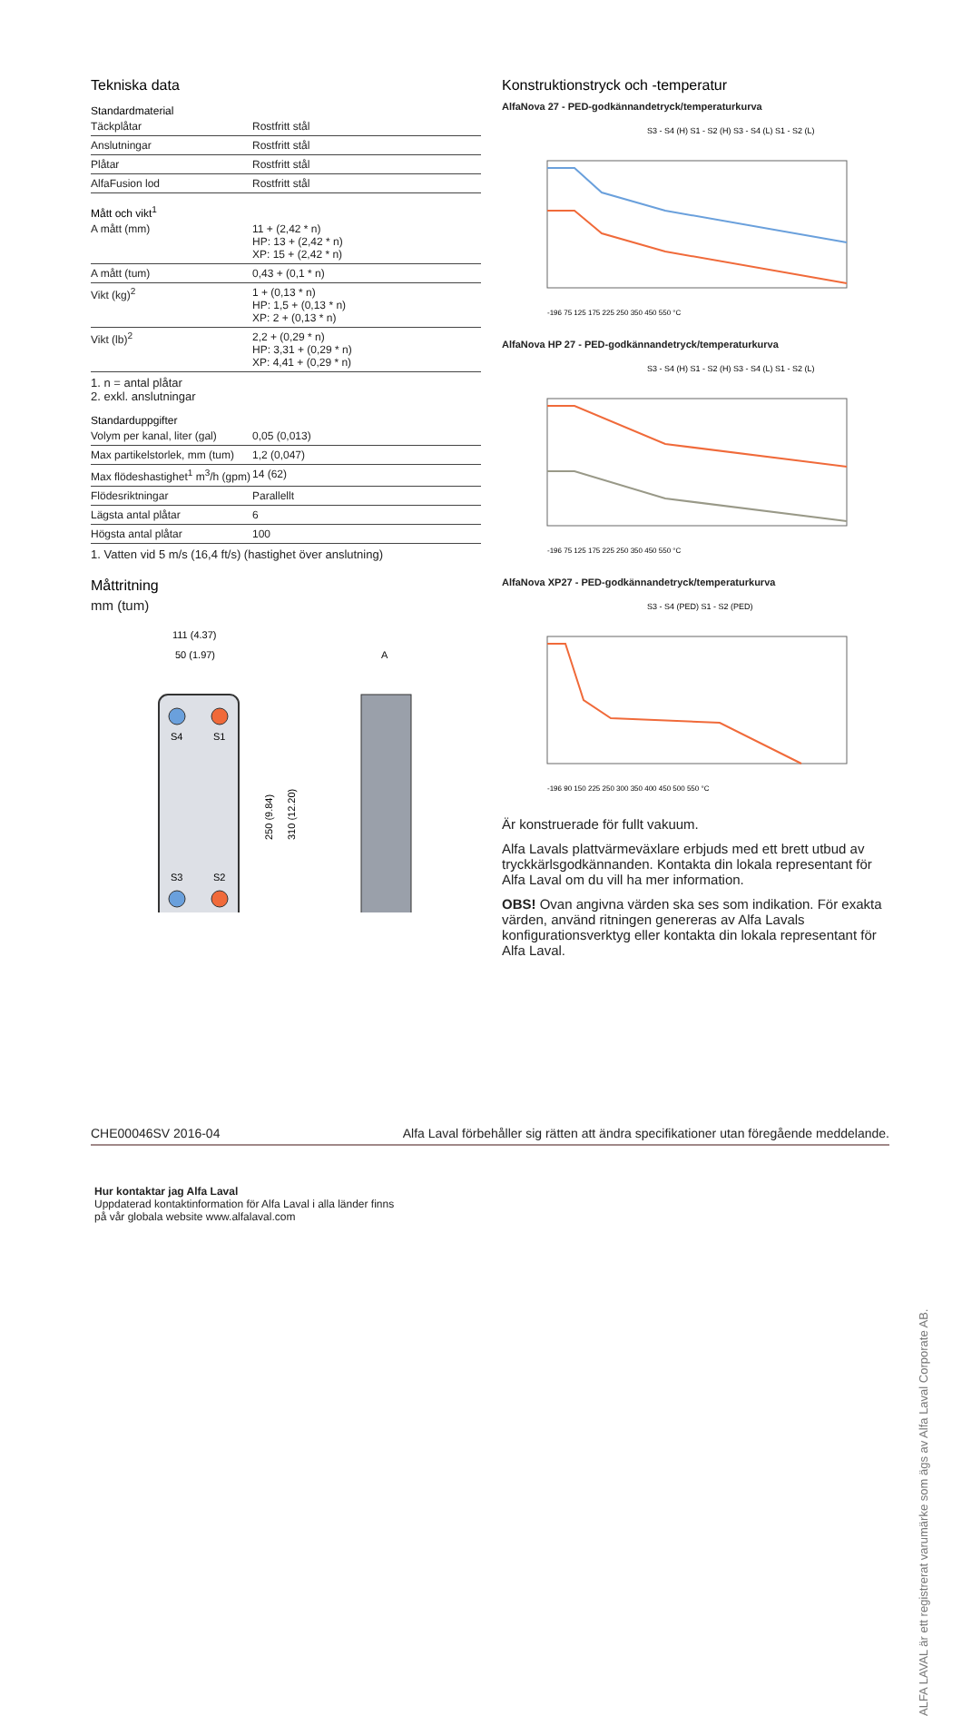Tekniska data
Standardmaterial
| Täckplåtar | Rostfritt stål |
| Anslutningar | Rostfritt stål |
| Plåtar | Rostfritt stål |
| AlfaFusion lod | Rostfritt stål |
Mått och vikt<sup>1</sup>
| A mått (mm) | 11 + (2,42 * n) HP: 13 + (2,42 * n) XP: 15 + (2,42 * n) |
| A mått (tum) | 0,43 + (0,1 * n) |
| Vikt (kg)<sup>2</sup> | 1 + (0,13 * n) HP: 1,5 + (0,13 * n) XP: 2 + (0,13 * n) |
| Vikt (lb)<sup>2</sup> | 2,2 + (0,29 * n) HP: 3,31 + (0,29 * n) XP: 4,41 + (0,29 * n) |
1. n = antal plåtar
2. exkl. anslutningar
Standarduppgifter
| Volym per kanal, liter (gal) | 0,05 (0,013) |
| Max partikelstorlek, mm (tum) | 1,2 (0,047) |
| Max flödeshastighet<sup>1</sup> m<sup>3</sup>/h (gpm) | 14 (62) |
| Flödesriktningar | Parallellt |
| Lägsta antal plåtar | 6 |
| Högsta antal plåtar | 100 |
1. Vatten vid 5 m/s (16,4 ft/s) (hastighet över anslutning)
Måttritning
mm (tum)
111 (4.37)
50 (1.97)
A
S4
S1
S3
S2
250 (9.84)
310 (12.20)
Konstruktionstryck och -temperatur
AlfaNova 27 - PED-godkännandetryck/temperaturkurva
S3 - S4 (H) S1 - S2 (H) S3 - S4 (L) S1 - S2 (L)
-196 75 125 175 225 250 350 450 550 °C
AlfaNova HP 27 - PED-godkännandetryck/temperaturkurva
S3 - S4 (H) S1 - S2 (H) S3 - S4 (L) S1 - S2 (L)
-196 75 125 175 225 250 350 450 550 °C
AlfaNova XP27 - PED-godkännandetryck/temperaturkurva
S3 - S4 (PED) S1 - S2 (PED)
-196 90 150 225 250 300 350 400 450 500 550 °C
Är konstruerade för fullt vakuum.
Alfa Lavals plattvärmeväxlare erbjuds med ett brett utbud av tryckkärlsgodkännanden. Kontakta din lokala representant för Alfa Laval om du vill ha mer information.
OBS! Ovan angivna värden ska ses som indikation. För exakta värden, använd ritningen genereras av Alfa Lavals konfigurationsverktyg eller kontakta din lokala representant för Alfa Laval.
CHE00046SV 2016-04 Alfa Laval förbehåller sig rätten att ändra specifikationer utan föregående meddelande.
Hur kontaktar jag Alfa Laval
Uppdaterad kontaktinformation för Alfa Laval i alla länder finns
på vår globala website www.alfalaval.com
ALFA LAVAL är ett registrerat varumärke som ägs av Alfa Laval Corporate AB.